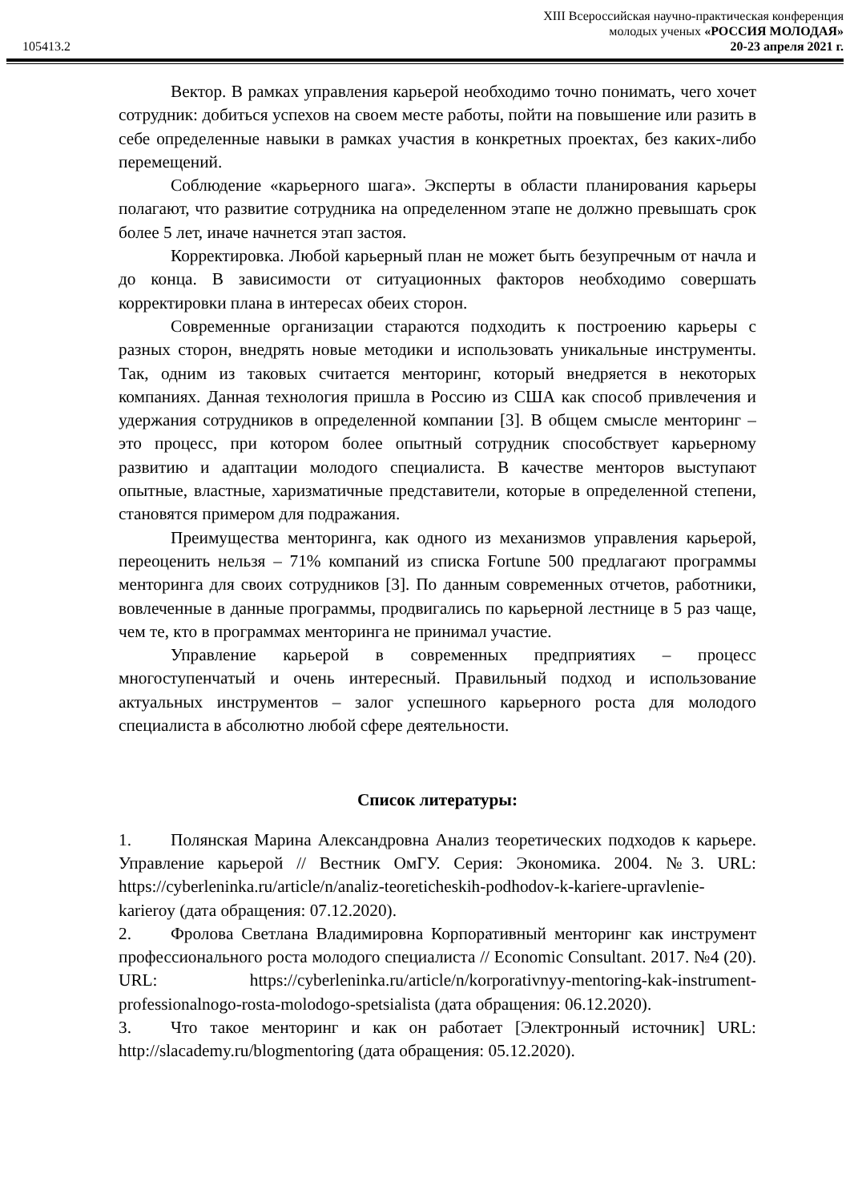105413.2
XIII Всероссийская научно-практическая конференция
молодых ученых «РОССИЯ МОЛОДАЯ»
20-23 апреля 2021 г.
Вектор. В рамках управления карьерой необходимо точно понимать, чего хочет сотрудник: добиться успехов на своем месте работы, пойти на повышение или разить в себе определенные навыки в рамках участия в конкретных проектах, без каких-либо перемещений.
Соблюдение «карьерного шага». Эксперты в области планирования карьеры полагают, что развитие сотрудника на определенном этапе не должно превышать срок более 5 лет, иначе начнется этап застоя.
Корректировка. Любой карьерный план не может быть безупречным от начла и до конца. В зависимости от ситуационных факторов необходимо совершать корректировки плана в интересах обеих сторон.
Современные организации стараются подходить к построению карьеры с разных сторон, внедрять новые методики и использовать уникальные инструменты. Так, одним из таковых считается менторинг, который внедряется в некоторых компаниях. Данная технология пришла в Россию из США как способ привлечения и удержания сотрудников в определенной компании [3]. В общем смысле менторинг – это процесс, при котором более опытный сотрудник способствует карьерному развитию и адаптации молодого специалиста. В качестве менторов выступают опытные, властные, харизматичные представители, которые в определенной степени, становятся примером для подражания.
Преимущества менторинга, как одного из механизмов управления карьерой, переоценить нельзя – 71% компаний из списка Fortune 500 предлагают программы менторинга для своих сотрудников [3]. По данным современных отчетов, работники, вовлеченные в данные программы, продвигались по карьерной лестнице в 5 раз чаще, чем те, кто в программах менторинга не принимал участие.
Управление карьерой в современных предприятиях – процесс многоступенчатый и очень интересный. Правильный подход и использование актуальных инструментов – залог успешного карьерного роста для молодого специалиста в абсолютно любой сфере деятельности.
Список литературы:
1. Полянская Марина Александровна Анализ теоретических подходов к карьере. Управление карьерой // Вестник ОмГУ. Серия: Экономика. 2004. №3. URL: https://cyberleninka.ru/article/n/analiz-teoreticheskih-podhodov-k-kariere-upravlenie-karieroy (дата обращения: 07.12.2020).
2. Фролова Светлана Владимировна Корпоративный менторинг как инструмент профессионального роста молодого специалиста // Economic Consultant. 2017. №4 (20). URL: https://cyberleninka.ru/article/n/korporativnyy-mentoring-kak-instrument-professionalnogo-rosta-molodogo-spetsialista (дата обращения: 06.12.2020).
3. Что такое менторинг и как он работает [Электронный источник] URL: http://slacademy.ru/blogmentoring (дата обращения: 05.12.2020).